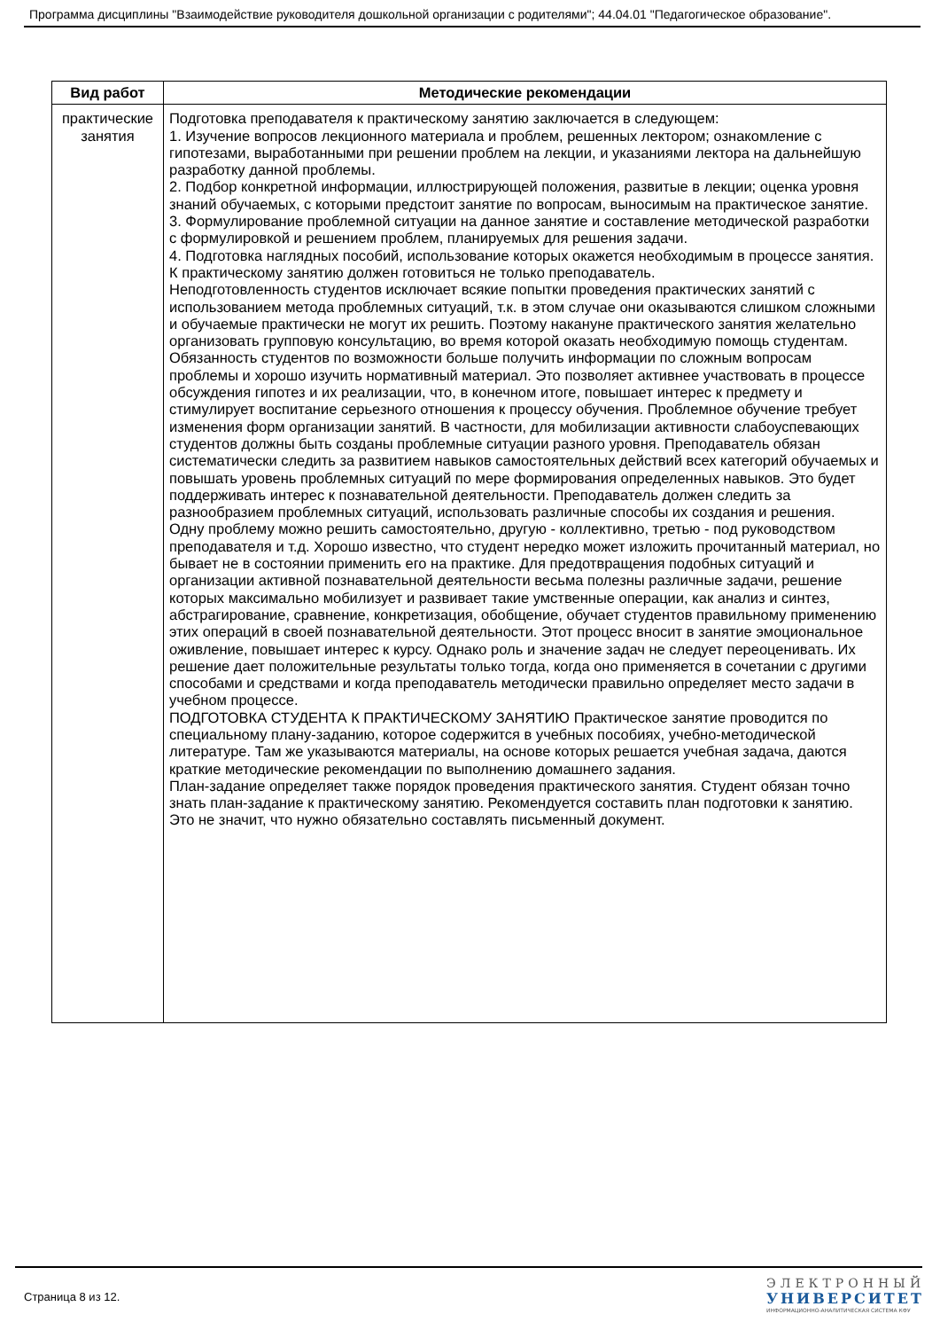Программа дисциплины "Взаимодействие руководителя дошкольной организации с родителями"; 44.04.01 "Педагогическое образование".
| Вид работ | Методические рекомендации |
| --- | --- |
| практические занятия | Подготовка преподавателя к практическому занятию заключается в следующем: 1. Изучение вопросов лекционного материала и проблем, решенных лектором; ознакомление с гипотезами, выработанными при решении проблем на лекции, и указаниями лектора на дальнейшую разработку данной проблемы. 2. Подбор конкретной информации, иллюстрирующей положения, развитые в лекции; оценка уровня знаний обучаемых, с которыми предстоит занятие по вопросам, выносимым на практическое занятие. 3. Формулирование проблемной ситуации на данное занятие и составление методической разработки с формулировкой и решением проблем, планируемых для решения задачи. 4. Подготовка наглядных пособий, использование которых окажется необходимым в процессе занятия. К практическому занятию должен готовиться не только преподаватель. Неподготовленность студентов исключает всякие попытки проведения практических занятий с использованием метода проблемных ситуаций, т.к. в этом случае они оказываются слишком сложными и обучаемые практически не могут их решить. Поэтому накануне практического занятия желательно организовать групповую консультацию, во время которой оказать необходимую помощь студентам. Обязанность студентов по возможности больше получить информации по сложным вопросам проблемы и хорошо изучить нормативный материал. Это позволяет активнее участвовать в процессе обсуждения гипотез и их реализации, что, в конечном итоге, повышает интерес к предмету и стимулирует воспитание серьезного отношения к процессу обучения. Проблемное обучение требует изменения форм организации занятий. В частности, для мобилизации активности слабоуспевающих студентов должны быть созданы проблемные ситуации разного уровня. Преподаватель обязан систематически следить за развитием навыков самостоятельных действий всех категорий обучаемых и повышать уровень проблемных ситуаций по мере формирования определенных навыков. Это будет поддерживать интерес к познавательной деятельности. Преподаватель должен следить за разнообразием проблемных ситуаций, использовать различные способы их создания и решения. Одну проблему можно решить самостоятельно, другую - коллективно, третью - под руководством преподавателя и т.д. Хорошо известно, что студент нередко может изложить прочитанный материал, но бывает не в состоянии применить его на практике. Для предотвращения подобных ситуаций и организации активной познавательной деятельности весьма полезны различные задачи, решение которых максимально мобилизует и развивает такие умственные операции, как анализ и синтез, абстрагирование, сравнение, конкретизация, обобщение, обучает студентов правильному применению этих операций в своей познавательной деятельности. Этот процесс вносит в занятие эмоциональное оживление, повышает интерес к курсу. Однако роль и значение задач не следует переоценивать. Их решение дает положительные результаты только тогда, когда оно применяется в сочетании с другими способами и средствами и когда преподаватель методически правильно определяет место задачи в учебном процессе. ПОДГОТОВКА СТУДЕНТА К ПРАКТИЧЕСКОМУ ЗАНЯТИЮ Практическое занятие проводится по специальному плану-заданию, которое содержится в учебных пособиях, учебно-методической литературе. Там же указываются материалы, на основе которых решается учебная задача, даются краткие методические рекомендации по выполнению домашнего задания. План-задание определяет также порядок проведения практического занятия. Студент обязан точно знать план-задание к практическому занятию. Рекомендуется составить план подготовки к занятию. Это не значит, что нужно обязательно составлять письменный документ. |
Страница 8 из 12.
ЭЛЕКТРОННЫЙ
УНИВЕРСИТЕТ
ИНФОРМАЦИОННО-АНАЛИТИЧЕСКАЯ СИСТЕМА КФУ